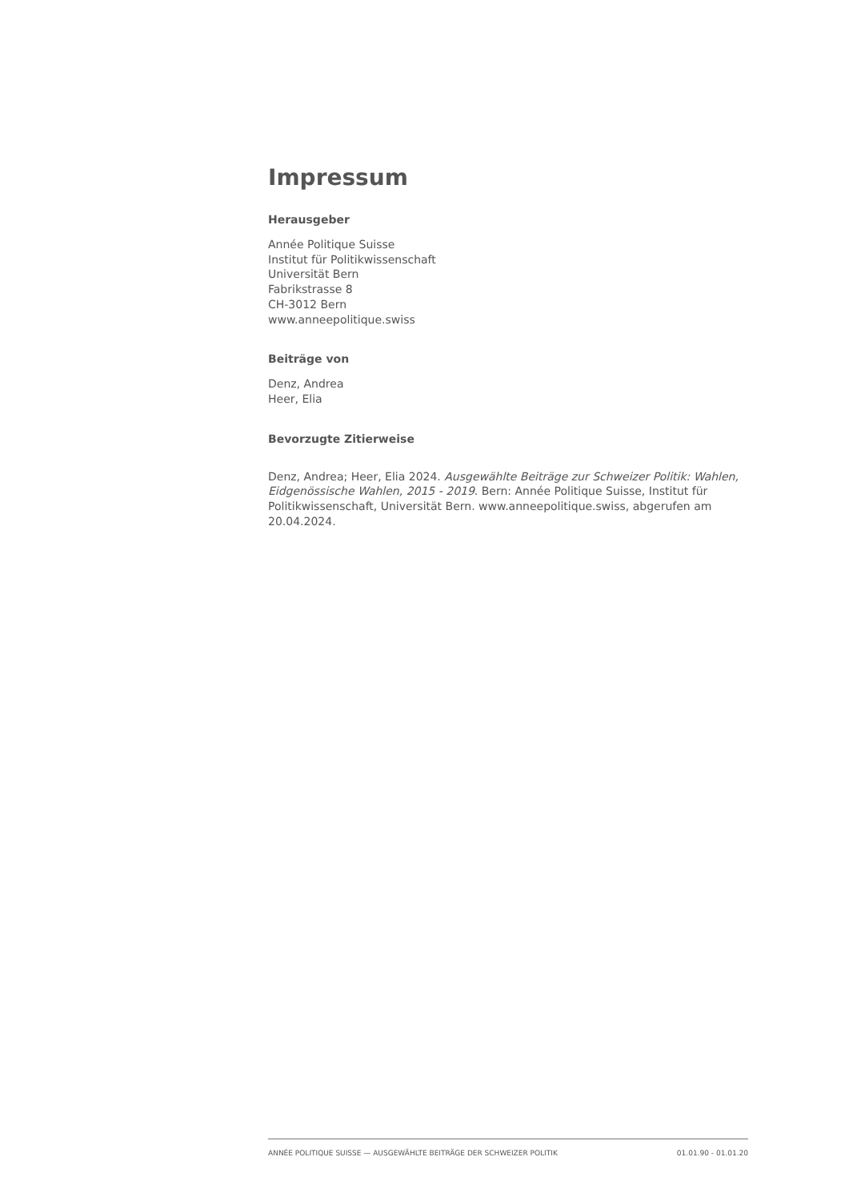Impressum
Herausgeber
Année Politique Suisse
Institut für Politikwissenschaft
Universität Bern
Fabrikstrasse 8
CH-3012 Bern
www.anneepolitique.swiss
Beiträge von
Denz, Andrea
Heer, Elia
Bevorzugte Zitierweise
Denz, Andrea; Heer, Elia 2024. Ausgewählte Beiträge zur Schweizer Politik: Wahlen, Eidgenössische Wahlen, 2015 - 2019. Bern: Année Politique Suisse, Institut für Politikwissenschaft, Universität Bern. www.anneepolitique.swiss, abgerufen am 20.04.2024.
ANNÉE POLITIQUE SUISSE — AUSGEWÄHLTE BEITRÄGE DER SCHWEIZER POLITIK 01.01.90 - 01.01.20